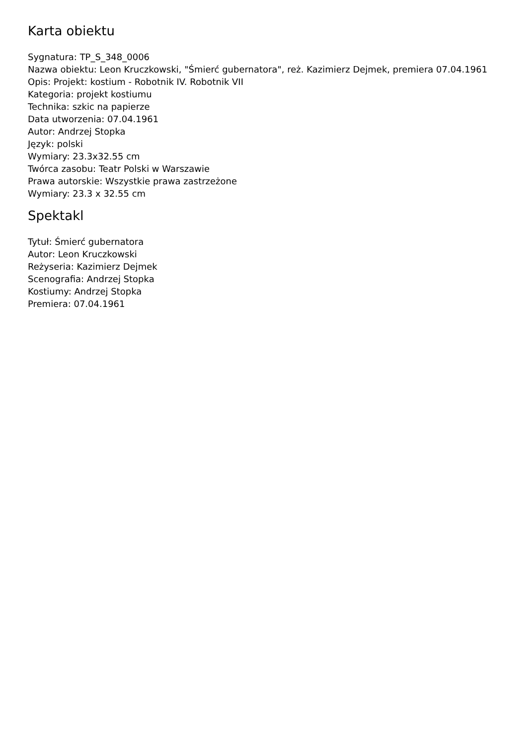Karta obiektu
Sygnatura: TP_S_348_0006
Nazwa obiektu: Leon Kruczkowski, "Śmierć gubernatora", reż. Kazimierz Dejmek, premiera 07.04.1961
Opis: Projekt: kostium - Robotnik IV. Robotnik VII
Kategoria: projekt kostiumu
Technika: szkic na papierze
Data utworzenia: 07.04.1961
Autor: Andrzej Stopka
Język: polski
Wymiary: 23.3x32.55 cm
Twórca zasobu: Teatr Polski w Warszawie
Prawa autorskie: Wszystkie prawa zastrzeżone
Wymiary: 23.3 x 32.55 cm
Spektakl
Tytuł: Śmierć gubernatora
Autor: Leon Kruczkowski
Reżyseria: Kazimierz Dejmek
Scenografia: Andrzej Stopka
Kostiumy: Andrzej Stopka
Premiera: 07.04.1961